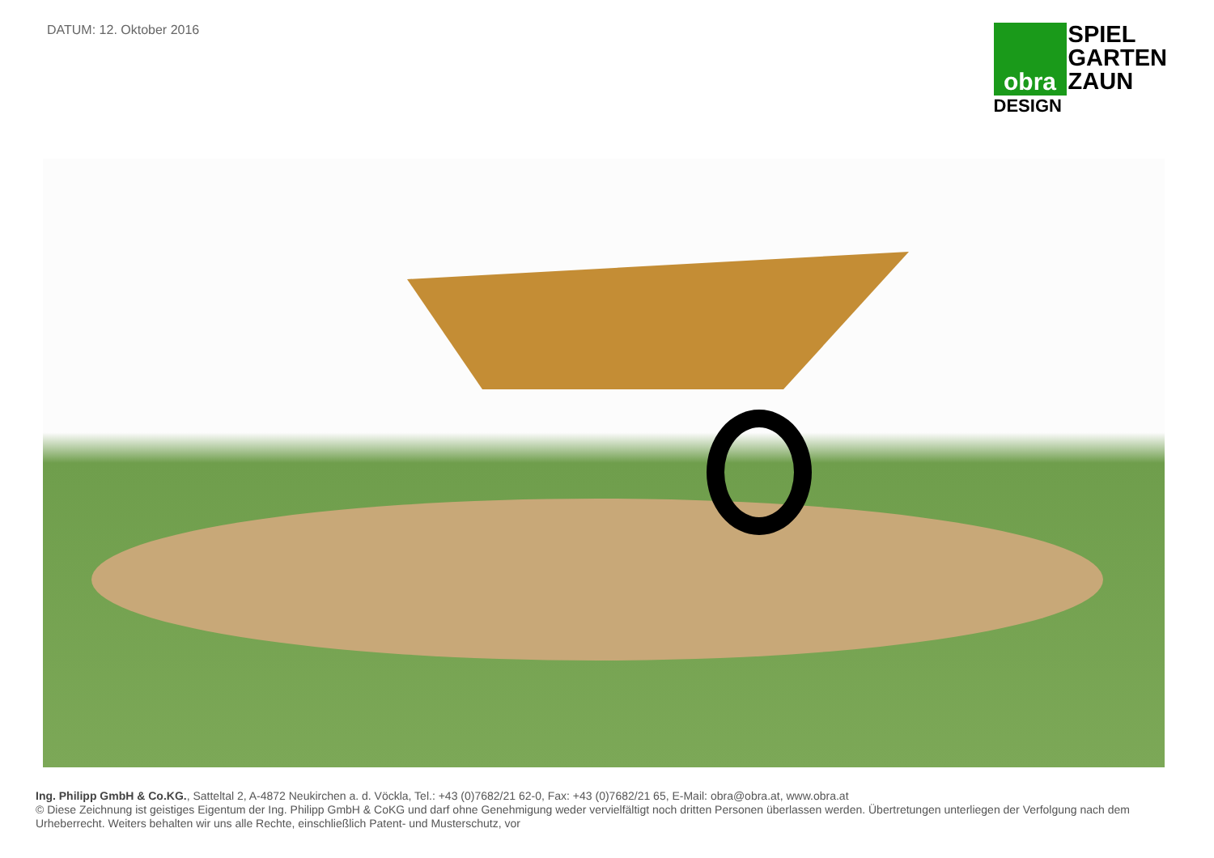DATUM: 12. Oktober 2016
obra
DESIGN
SPIEL
GARTEN
ZAUN
Ing. Philipp GmbH & Co.KG., Satteltal 2, A-4872 Neukirchen a. d. Vöckla, Tel.: +43 (0)7682/21 62-0, Fax: +43 (0)7682/21 65, E-Mail: obra@obra.at, www.obra.at
© Diese Zeichnung ist geistiges Eigentum der Ing. Philipp GmbH & CoKG und darf ohne Genehmigung weder vervielfältigt noch dritten Personen überlassen werden. Übertretungen unterliegen der Verfolgung nach dem Urheberrecht. Weiters behalten wir uns alle Rechte, einschließlich Patent- und Musterschutz, vor